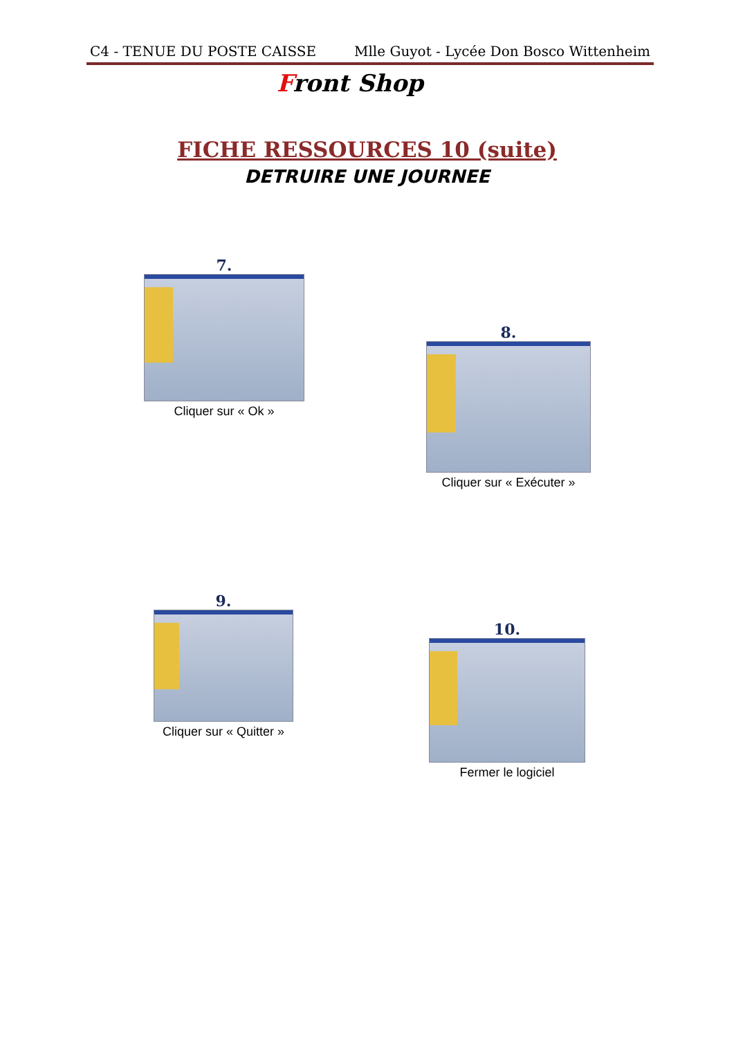C4 - TENUE DU POSTE CAISSE Mlle Guyot - Lycée Don Bosco Wittenheim
Front Shop
FICHE RESSOURCES 10 (suite)
DETRUIRE UNE JOURNEE
7.
Cliquer sur « Ok »
8.
Cliquer sur « Exécuter »
9.
Cliquer sur « Quitter »
10.
Fermer le logiciel